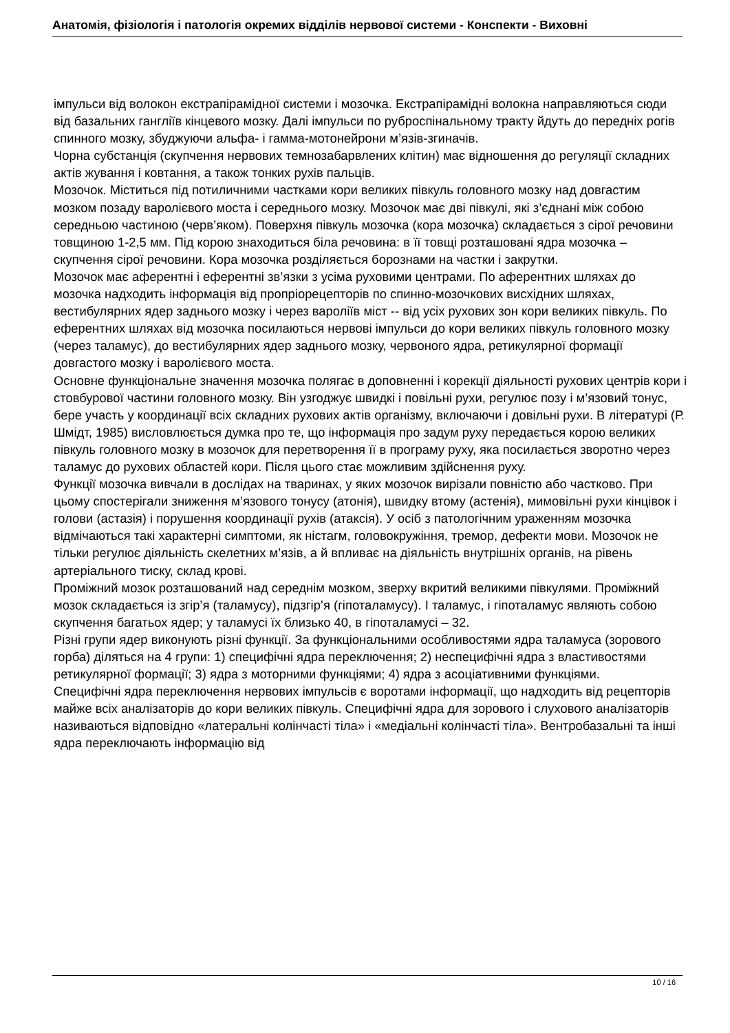Анатомія, фізіологія і патологія окремих відділів нервової системи - Конспекти - Виховні
імпульси від волокон екстрапірамідної системи і мозочка. Екстрапірамідні волокна направляються сюди від базальних гангліїв кінцевого мозку. Далі імпульси по руброспінальному тракту йдуть до передніх рогів спинного мозку, збуджуючи альфа- і гамма-мотонейрони м’язів-згиначів.
Чорна субстанція (скупчення нервових темнозабарвлених клітин) має відношення до регуляції складних актів жування і ковтання, а також тонких рухів пальців.
Мозочок. Міститься під потиличними частками кори великих півкуль головного мозку над довгастим мозком позаду варолієвого моста і середнього мозку. Мозочок має дві півкулі, які з’єднані між собою середньою частиною (черв’яком). Поверхня півкуль мозочка (кора мозочка) складається з сірої речовини товщиною 1-2,5 мм. Під корою знаходиться біла речовина: в її товщі розташовані ядра мозочка – скупчення сірої речовини. Кора мозочка розділяється борознами на частки і закрутки.
Мозочок має аферентні і еферентні зв’язки з усіма руховими центрами. По аферентних шляхах до мозочка надходить інформація від пропріорецепторів по спинно-мозочкових висхідних шляхах, вестибулярних ядер заднього мозку і через вароліїв міст -- від усіх рухових зон кори великих півкуль. По еферентних шляхах від мозочка посилаються нервові імпульси до кори великих півкуль головного мозку (через таламус), до вестибулярних ядер заднього мозку, червоного ядра, ретикулярної формації довгастого мозку і варолієвого моста.
Основне функціональне значення мозочка полягає в доповненні і корекції діяльності рухових центрів кори і стовбурової частини головного мозку. Він узгоджує швидкі і повільні рухи, регулює позу і м’язовий тонус, бере участь у координації всіх складних рухових актів організму, включаючи і довільні рухи. В літературі (Р. Шмідт, 1985) висловлюється думка про те, що інформація про задум руху передається корою великих півкуль головного мозку в мозочок для перетворення її в програму руху, яка посилається зворотно через таламус до рухових областей кори. Після цього стає можливим здійснення руху.
Функції мозочка вивчали в дослідах на тваринах, у яких мозочок вирізали повністю або частково. При цьому спостерігали зниження м’язового тонусу (атонія), швидку втому (астенія), мимовільні рухи кінцівок і голови (астазія) і порушення координації рухів (атаксія). У осіб з патологічним ураженням мозочка відмічаються такі характерні симптоми, як ністагм, головокружіння, тремор, дефекти мови. Мозочок не тільки регулює діяльність скелетних м’язів, а й впливає на діяльність внутрішніх органів, на рівень артеріального тиску, склад крові.
Проміжний мозок розташований над середнім мозком, зверху вкритий великими півкулями. Проміжний мозок складається із згір’я (таламусу), підзгір’я (гіпоталамусу). І таламус, і гіпоталамус являють собою скупчення багатьох ядер; у таламусі їх близько 40, в гіпоталамусі – 32.
Різні групи ядер виконують різні функції. За функціональними особливостями ядра таламуса (зорового горба) діляться на 4 групи: 1) специфічні ядра переключення; 2) неспецифічні ядра з властивостями ретикулярної формації; 3) ядра з моторними функціями; 4) ядра з асоціативними функціями.
Специфічні ядра переключення нервових імпульсів є воротами інформації, що надходить від рецепторів майже всіх аналізаторів до кори великих півкуль. Специфічні ядра для зорового і слухового аналізаторів називаються відповідно «латеральні колінчасті тіла» і «медіальні колінчасті тіла». Вентробазальні та інші ядра переключають інформацію від
10 / 16